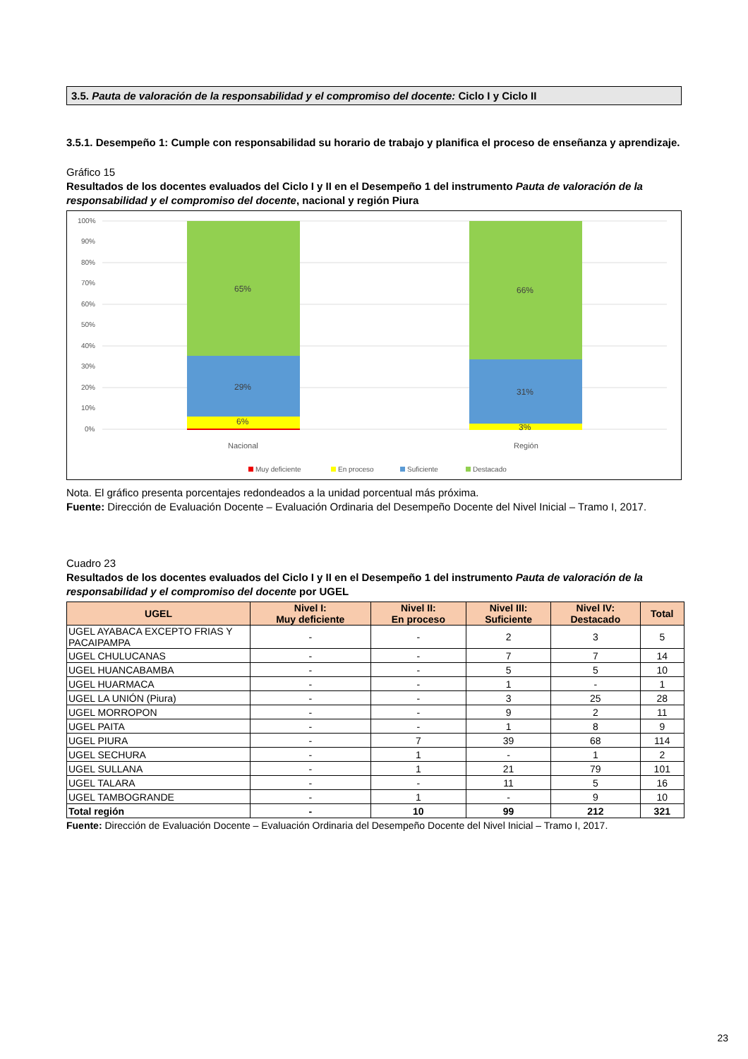3.5. Pauta de valoración de la responsabilidad y el compromiso del docente: Ciclo I y Ciclo II
3.5.1. Desempeño 1: Cumple con responsabilidad su horario de trabajo y planifica el proceso de enseñanza y aprendizaje.
Gráfico 15
Resultados de los docentes evaluados del Ciclo I y II en el Desempeño 1 del instrumento Pauta de valoración de la responsabilidad y el compromiso del docente, nacional y región Piura
100%
90%
80%
70%
60%
50%
40%
30%
20%
10%
0%
65%
29%
6%
66%
31%
3%
Nacional
Región
Muy deficiente
En proceso
Suficiente
Destacado
Nota. El gráfico presenta porcentajes redondeados a la unidad porcentual más próxima.
Fuente: Dirección de Evaluación Docente – Evaluación Ordinaria del Desempeño Docente del Nivel Inicial – Tramo I, 2017.
Cuadro 23
Resultados de los docentes evaluados del Ciclo I y II en el Desempeño 1 del instrumento Pauta de valoración de la responsabilidad y el compromiso del docente por UGEL
| UGEL | Nivel I: Muy deficiente | Nivel II: En proceso | Nivel III: Suficiente | Nivel IV: Destacado | Total |
| --- | --- | --- | --- | --- | --- |
| UGEL AYABACA EXCEPTO FRIAS Y PACAIPAMPA | - | - | 2 | 3 | 5 |
| UGEL CHULUCANAS | - | - | 7 | 7 | 14 |
| UGEL HUANCABAMBA | - | - | 5 | 5 | 10 |
| UGEL HUARMACA | - | - | 1 | - | 1 |
| UGEL LA UNIÓN (Piura) | - | - | 3 | 25 | 28 |
| UGEL MORROPON | - | - | 9 | 2 | 11 |
| UGEL PAITA | - | - | 1 | 8 | 9 |
| UGEL PIURA | - | 7 | 39 | 68 | 114 |
| UGEL SECHURA | - | 1 | - | 1 | 2 |
| UGEL SULLANA | - | 1 | 21 | 79 | 101 |
| UGEL TALARA | - | - | 11 | 5 | 16 |
| UGEL TAMBOGRANDE | - | 1 | - | 9 | 10 |
| Total región | - | 10 | 99 | 212 | 321 |
Fuente: Dirección de Evaluación Docente – Evaluación Ordinaria del Desempeño Docente del Nivel Inicial – Tramo I, 2017.
23